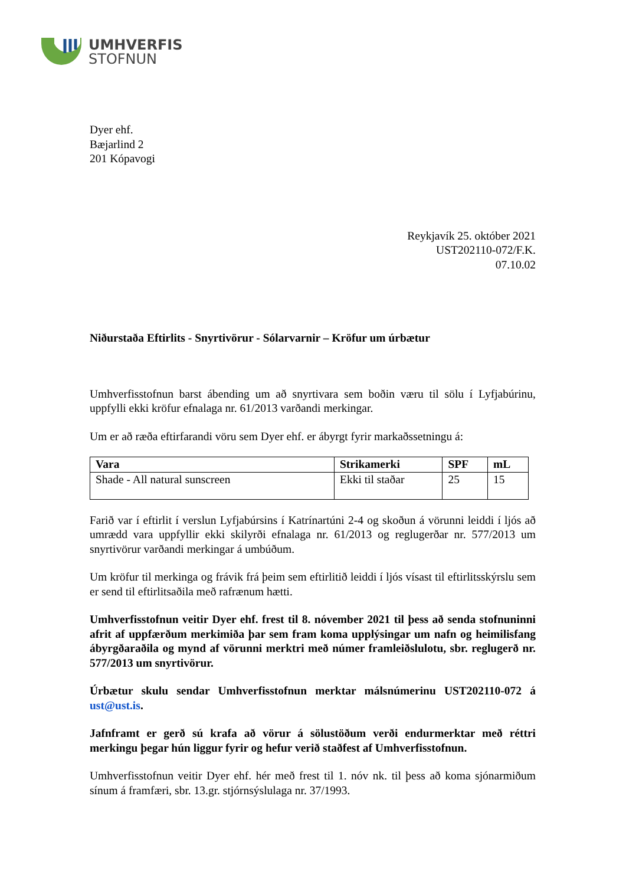UMHVERFIS
STOFNUN
Dyer ehf.
Bæjarlind 2
201 Kópavogi
Reykjavík 25. október 2021
UST202110-072/F.K.
07.10.02
Niðurstaða Eftirlits - Snyrtivörur - Sólarvarnir – Kröfur um úrbætur
Umhverfisstofnun barst ábending um að snyrtivara sem boðin væru til sölu í Lyfjabúrinu, uppfylli ekki kröfur efnalaga nr. 61/2013 varðandi merkingar.
Um er að ræða eftirfarandi vöru sem Dyer ehf. er ábyrgt fyrir markaðssetningu á:
| Vara | Strikamerki | SPF | mL |
| --- | --- | --- | --- |
| Shade - All natural sunscreen | Ekki til staðar | 25 | 15 |
Farið var í eftirlit í verslun Lyfjabúrsins í Katrínartúni 2-4 og skoðun á vörunni leiddi í ljós að umrædd vara uppfyllir ekki skilyrði efnalaga nr. 61/2013 og reglugerðar nr. 577/2013 um snyrtivörur varðandi merkingar á umbúðum.
Um kröfur til merkinga og frávik frá þeim sem eftirlitið leiddi í ljós vísast til eftirlitsskýrslu sem er send til eftirlitsaðila með rafrænum hætti.
Umhverfisstofnun veitir Dyer ehf. frest til 8. nóvember 2021 til þess að senda stofnuninni afrit af uppfærðum merkimiða þar sem fram koma upplýsingar um nafn og heimilisfang ábyrgðaraðila og mynd af vörunni merktri með númer framleiðslulotu, sbr. reglugerð nr. 577/2013 um snyrtivörur.
Úrbætur skulu sendar Umhverfisstofnun merktar málsnúmerinu UST202110-072 á ust@ust.is.
Jafnframt er gerð sú krafa að vörur á sölustöðum verði endurmerktar með réttri merkingu þegar hún liggur fyrir og hefur verið staðfest af Umhverfisstofnun.
Umhverfisstofnun veitir Dyer ehf. hér með frest til 1. nóv nk. til þess að koma sjónarmiðum sínum á framfæri, sbr. 13.gr. stjórnsýslulaga nr. 37/1993.